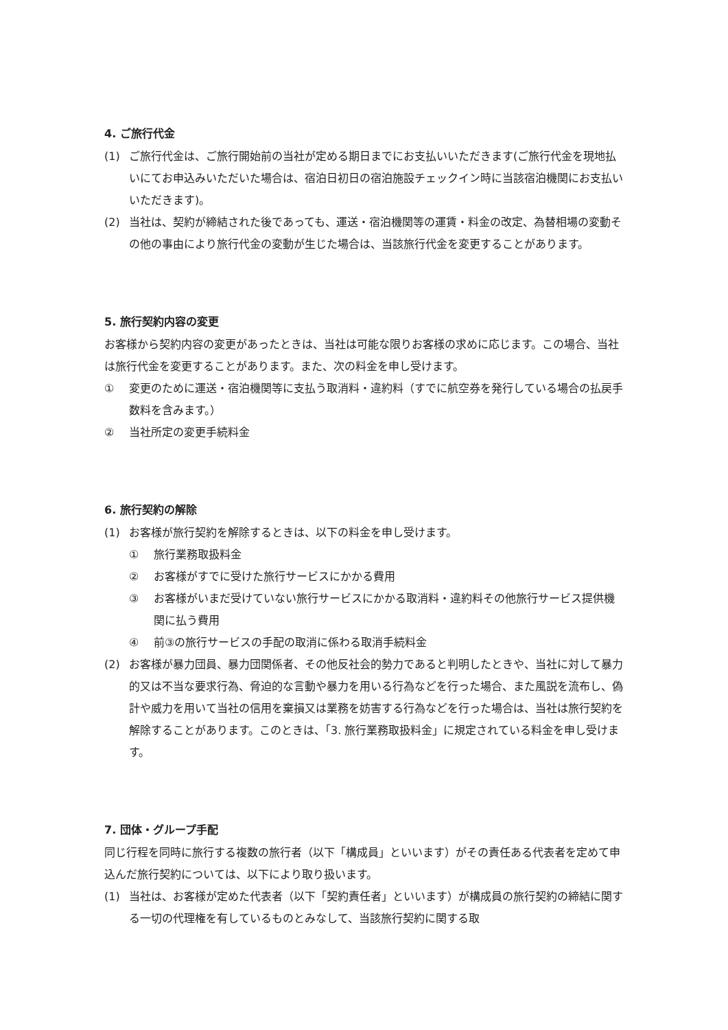4. ご旅行代金
(1) ご旅行代金は、ご旅行開始前の当社が定める期日までにお支払いいただきます(ご旅行代金を現地払いにてお申込みいただいた場合は、宿泊日初日の宿泊施設チェックイン時に当該宿泊機関にお支払いいただきます)。
(2) 当社は、契約が締結された後であっても、運送・宿泊機関等の運賃・料金の改定、為替相場の変動その他の事由により旅行代金の変動が生じた場合は、当該旅行代金を変更することがあります。
5. 旅行契約内容の変更
お客様から契約内容の変更があったときは、当社は可能な限りお客様の求めに応じます。この場合、当社は旅行代金を変更することがあります。また、次の料金を申し受けます。
① 変更のために運送・宿泊機関等に支払う取消料・違約料（すでに航空券を発行している場合の払戻手数料を含みます。）
② 当社所定の変更手続料金
6. 旅行契約の解除
(1) お客様が旅行契約を解除するときは、以下の料金を申し受けます。
① 旅行業務取扱料金
② お客様がすでに受けた旅行サービスにかかる費用
③ お客様がいまだ受けていない旅行サービスにかかる取消料・違約料その他旅行サービス提供機関に払う費用
④ 前③の旅行サービスの手配の取消に係わる取消手続料金
(2) お客様が暴力団員、暴力団関係者、その他反社会的勢力であると判明したときや、当社に対して暴力的又は不当な要求行為、脅迫的な言動や暴力を用いる行為などを行った場合、また風説を流布し、偽計や威力を用いて当社の信用を棄損又は業務を妨害する行為などを行った場合は、当社は旅行契約を解除することがあります。このときは、「3. 旅行業務取扱料金」に規定されている料金を申し受けます。
7. 団体・グループ手配
同じ行程を同時に旅行する複数の旅行者（以下「構成員」といいます）がその責任ある代表者を定めて申込んだ旅行契約については、以下により取り扱います。
(1) 当社は、お客様が定めた代表者（以下「契約責任者」といいます）が構成員の旅行契約の締結に関する一切の代理権を有しているものとみなして、当該旅行契約に関する取